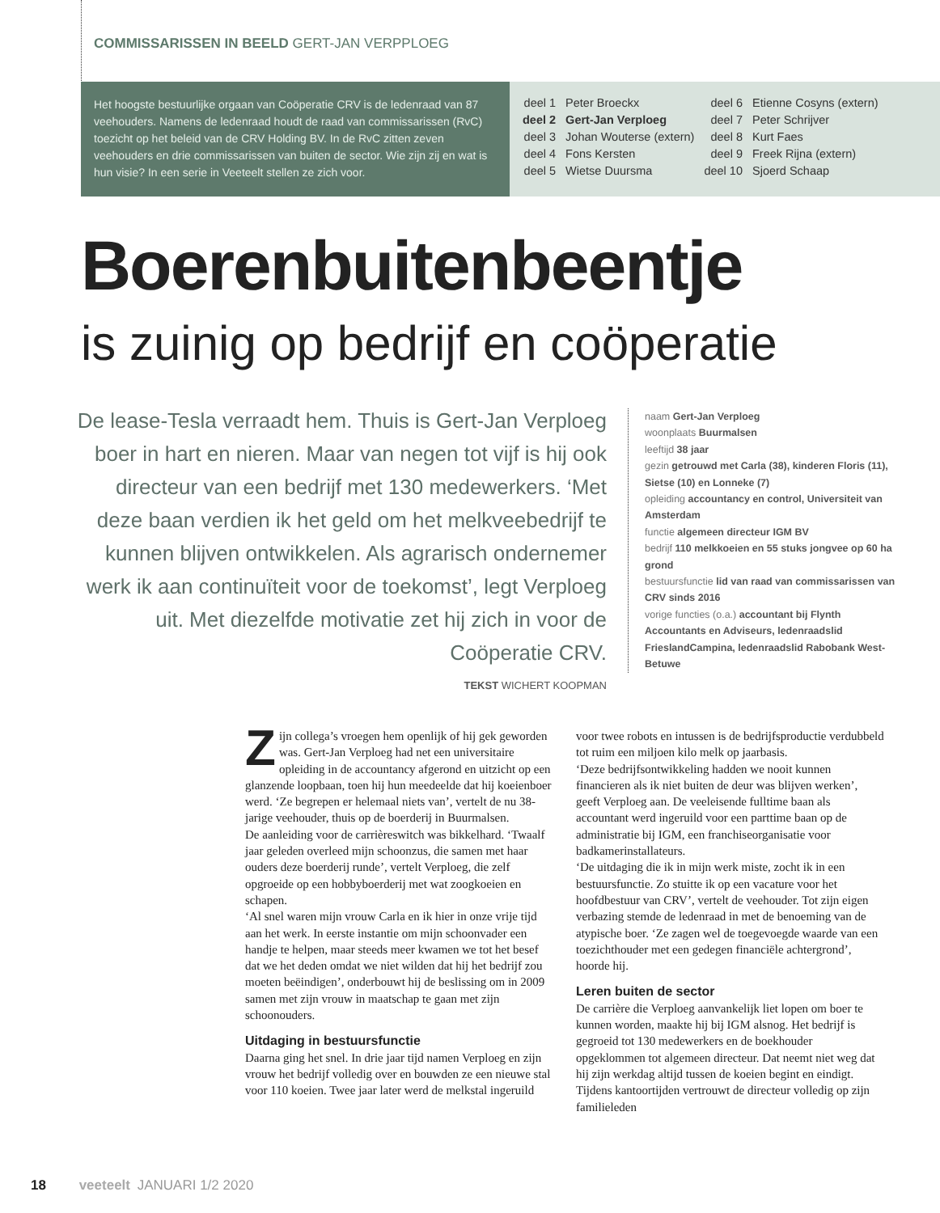COMMISSARISSEN IN BEELD GERT-JAN VERPPLOEG
Het hoogste bestuurlijke orgaan van Coöperatie CRV is de ledenraad van 87 veehouders. Namens de ledenraad houdt de raad van commissarissen (RvC) toezicht op het beleid van de CRV Holding BV. In de RvC zitten zeven veehouders en drie commissarissen van buiten de sector. Wie zijn zij en wat is hun visie? In een serie in Veeteelt stellen ze zich voor.
| deel 1 | Peter Broeckx | deel 6 | Etienne Cosyns (extern) |
| deel 2 | Gert-Jan Verploeg | deel 7 | Peter Schrijver |
| deel 3 | Johan Wouterse (extern) | deel 8 | Kurt Faes |
| deel 4 | Fons Kersten | deel 9 | Freek Rijna (extern) |
| deel 5 | Wietse Duursma | deel 10 | Sjoerd Schaap |
Boerenbuitenbeentje
is zuinig op bedrijf en coöperatie
De lease-Tesla verraadt hem. Thuis is Gert-Jan Verploeg boer in hart en nieren. Maar van negen tot vijf is hij ook directeur van een bedrijf met 130 medewerkers. ‘Met deze baan verdien ik het geld om het melkveebedrijf te kunnen blijven ontwikkelen. Als agrarisch ondernemer werk ik aan continuïteit voor de toekomst’, legt Verploeg uit. Met diezelfde motivatie zet hij zich in voor de Coöperatie CRV.
TEKST WICHERT KOOPMAN
naam Gert-Jan Verploeg
woonplaats Buurmalsen
leeftijd 38 jaar
gezin getrouwd met Carla (38), kinderen Floris (11), Sietse (10) en Lonneke (7)
opleiding accountancy en control, Universiteit van Amsterdam
functie algemeen directeur IGM BV
bedrijf 110 melkkoeien en 55 stuks jongvee op 60 ha grond
bestuursfunctie lid van raad van commissarissen van CRV sinds 2016
vorige functies (o.a.) accountant bij Flynth Accountants en Adviseurs, ledenraadslid FrieslandCampina, ledenraadslid Rabobank West-Betuwe
Zijn collega’s vroegen hem openlijk of hij gek geworden was. Gert-Jan Verploeg had net een universitaire opleiding in de accountancy afgerond en uitzicht op een glanzende loopbaan, toen hij hun meedeelde dat hij koeienboer werd. ‘Ze begrepen er helemaal niets van’, vertelt de nu 38-jarige veehouder, thuis op de boerderij in Buurmalsen.
De aanleiding voor de carrièreswitch was bikkelhard. ‘Twaalf jaar geleden overleed mijn schoonzus, die samen met haar ouders deze boerderij runde’, vertelt Verploeg, die zelf opgroeide op een hobbyboerderij met wat zoogkoeien en schapen.
‘Al snel waren mijn vrouw Carla en ik hier in onze vrije tijd aan het werk. In eerste instantie om mijn schoonvader een handje te helpen, maar steeds meer kwamen we tot het besef dat we het deden omdat we niet wilden dat hij het bedrijf zou moeten beëindigen’, onderbouwt hij de beslissing om in 2009 samen met zijn vrouw in maatschap te gaan met zijn schoonouders.
Uitdaging in bestuursfunctie
Daarna ging het snel. In drie jaar tijd namen Verploeg en zijn vrouw het bedrijf volledig over en bouwden ze een nieuwe stal voor 110 koeien. Twee jaar later werd de melkstal ingeruild voor twee robots en intussen is de bedrijfsproductie verdubbeld tot ruim een miljoen kilo melk op jaarbasis.
‘Deze bedrijfsontwikkeling hadden we nooit kunnen financieren als ik niet buiten de deur was blijven werken’, geeft Verploeg aan. De veeleisende fulltime baan als accountant werd ingeruild voor een parttime baan op de administratie bij IGM, een franchiseorganisatie voor badkamerinstallateurs.
‘De uitdaging die ik in mijn werk miste, zocht ik in een bestuursfunctie. Zo stuitte ik op een vacature voor het hoofdbestuur van CRV’, vertelt de veehouder. Tot zijn eigen verbazing stemde de ledenraad in met de benoeming van de atypische boer. ‘Ze zagen wel de toegevoegde waarde van een toezichthouder met een gedegen financiële achtergrond’, hoorde hij.
Leren buiten de sector
De carrière die Verploeg aanvankelijk liet lopen om boer te kunnen worden, maakte hij bij IGM alsnog. Het bedrijf is gegroeid tot 130 medewerkers en de boekhouder opgeklommen tot algemeen directeur. Dat neemt niet weg dat hij zijn werkdag altijd tussen de koeien begint en eindigt. Tijdens kantoortijden vertrouwt de directeur volledig op zijn familieleden
18 veeteelt JANUARI 1/2 2020